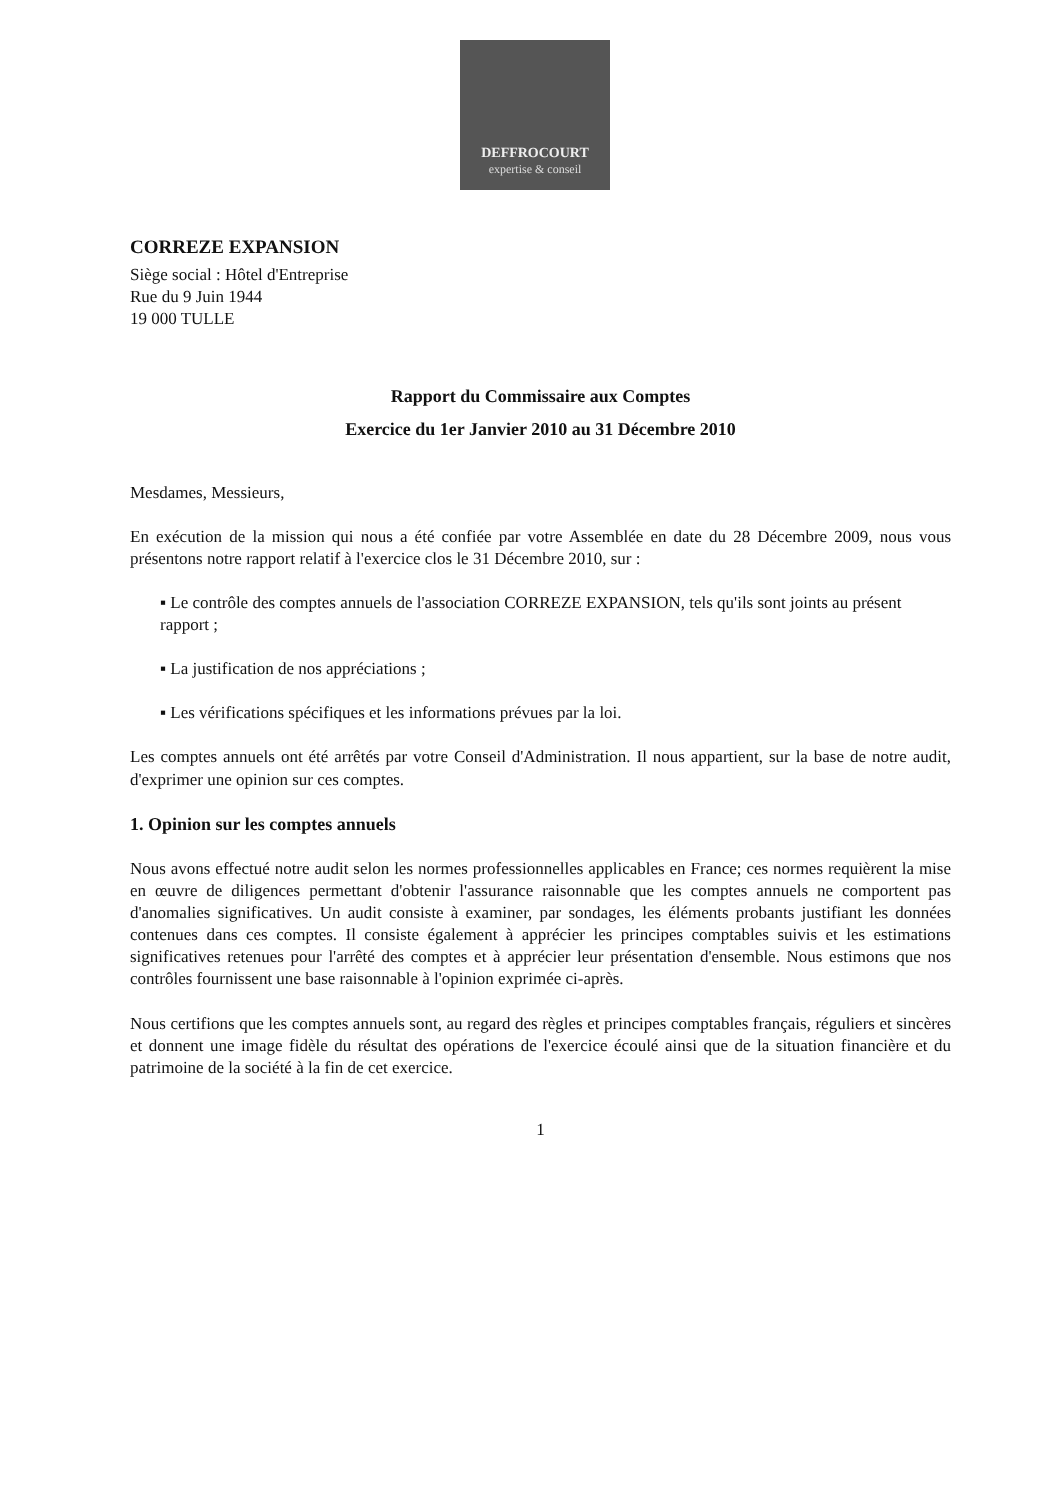DEFFROCOURT
expertise & conseil
CORREZE EXPANSION
Siège social : Hôtel d'Entreprise
Rue du 9 Juin 1944
19 000 TULLE
Rapport du Commissaire aux Comptes
Exercice du 1er Janvier 2010 au 31 Décembre 2010
Mesdames, Messieurs,
En exécution de la mission qui nous a été confiée par votre Assemblée en date du 28 Décembre 2009, nous vous présentons notre rapport relatif à l'exercice clos le 31 Décembre 2010, sur :
▪ Le contrôle des comptes annuels de l'association CORREZE EXPANSION, tels qu'ils sont joints au présent rapport ;
▪ La justification de nos appréciations ;
▪ Les vérifications spécifiques et les informations prévues par la loi.
Les comptes annuels ont été arrêtés par votre Conseil d'Administration. Il nous appartient, sur la base de notre audit, d'exprimer une opinion sur ces comptes.
1. Opinion sur les comptes annuels
Nous avons effectué notre audit selon les normes professionnelles applicables en France; ces normes requièrent la mise en œuvre de diligences permettant d'obtenir l'assurance raisonnable que les comptes annuels ne comportent pas d'anomalies significatives. Un audit consiste à examiner, par sondages, les éléments probants justifiant les données contenues dans ces comptes. Il consiste également à apprécier les principes comptables suivis et les estimations significatives retenues pour l'arrêté des comptes et à apprécier leur présentation d'ensemble. Nous estimons que nos contrôles fournissent une base raisonnable à l'opinion exprimée ci-après.
Nous certifions que les comptes annuels sont, au regard des règles et principes comptables français, réguliers et sincères et donnent une image fidèle du résultat des opérations de l'exercice écoulé ainsi que de la situation financière et du patrimoine de la société à la fin de cet exercice.
1